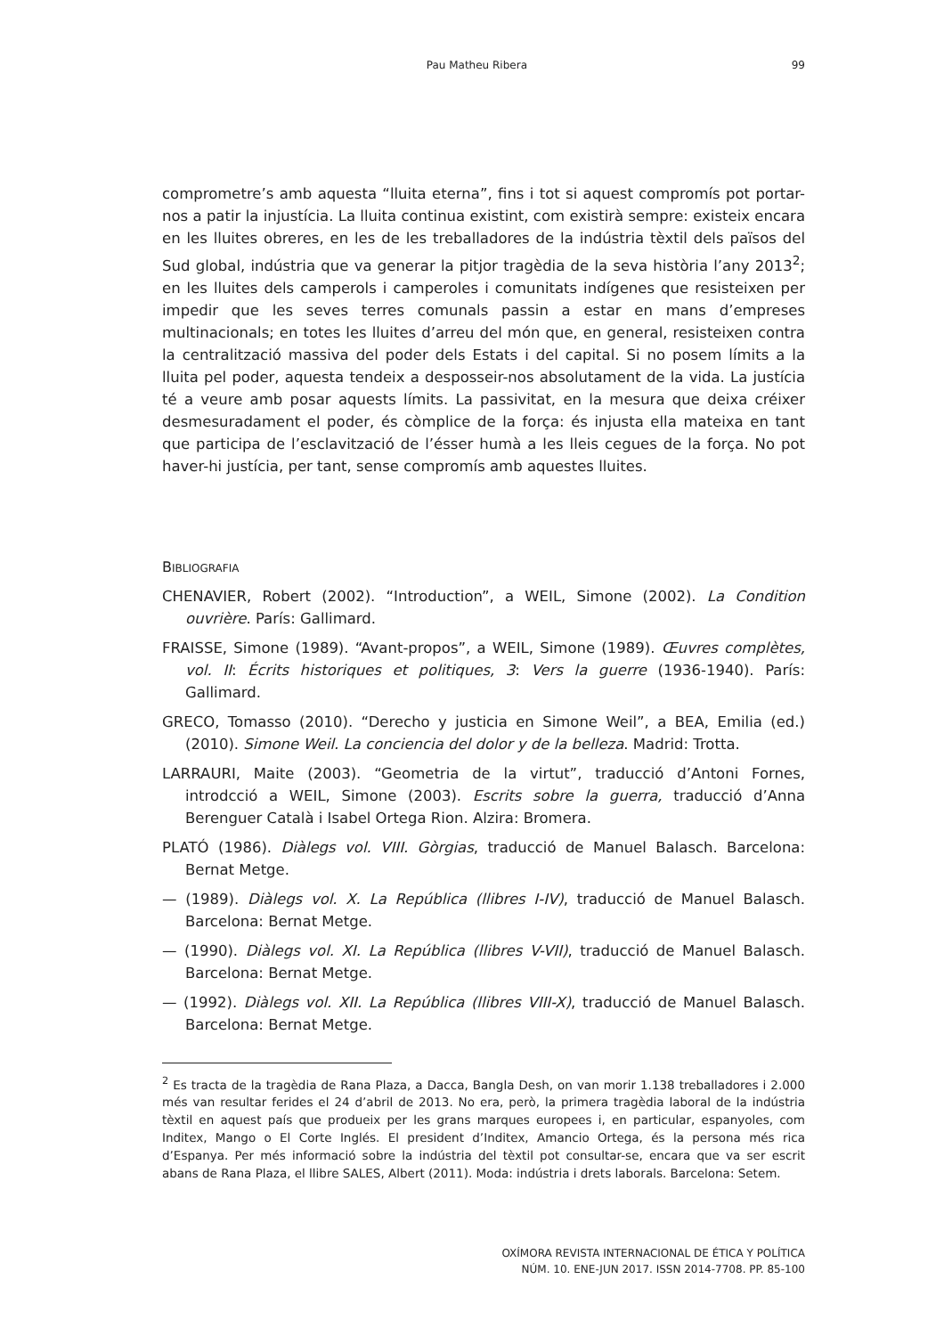Pau Matheu Ribera 99
comprometre’s amb aquesta “lluita eterna”, fins i tot si aquest compromís pot portar-nos a patir la injustícia. La lluita continua existint, com existirà sempre: existeix encara en les lluites obreres, en les de les treballadores de la indústria tèxtil dels països del Sud global, indústria que va generar la pitjor tragèdia de la seva història l’any 2013<sup>2</sup>; en les lluites dels camperols i camperoles i comunitats indígenes que resisteixen per impedir que les seves terres comunals passin a estar en mans d’empreses multinacionals; en totes les lluites d’arreu del món que, en general, resisteixen contra la centralització massiva del poder dels Estats i del capital. Si no posem límits a la lluita pel poder, aquesta tendeix a desposseir-nos absolutament de la vida. La justícia té a veure amb posar aquests límits. La passivitat, en la mesura que deixa créixer desmesuradament el poder, és còmplice de la força: és injusta ella mateixa en tant que participa de l’esclavització de l’ésser humà a les lleis cegues de la força. No pot haver-hi justícia, per tant, sense compromís amb aquestes lluites.
BIBLIOGRAFIA
CHENAVIER, Robert (2002). “Introduction”, a WEIL, Simone (2002). La Condition ouvrière. París: Gallimard.
FRAISSE, Simone (1989). “Avant-propos”, a WEIL, Simone (1989). Œuvres complètes, vol. II: Écrits historiques et politiques, 3: Vers la guerre (1936-1940). París: Gallimard.
GRECO, Tomasso (2010). “Derecho y justicia en Simone Weil”, a BEA, Emilia (ed.) (2010). Simone Weil. La conciencia del dolor y de la belleza. Madrid: Trotta.
LARRAURI, Maite (2003). “Geometria de la virtut”, traducció d’Antoni Fornes, introdcció a WEIL, Simone (2003). Escrits sobre la guerra, traducció d’Anna Berenguer Català i Isabel Ortega Rion. Alzira: Bromera.
PLATÓ (1986). Diàlegs vol. VIII. Gòrgias, traducció de Manuel Balasch. Barcelona: Bernat Metge.
— (1989). Diàlegs vol. X. La República (llibres I-IV), traducció de Manuel Balasch. Barcelona: Bernat Metge.
— (1990). Diàlegs vol. XI. La República (llibres V-VII), traducció de Manuel Balasch. Barcelona: Bernat Metge.
— (1992). Diàlegs vol. XII. La República (llibres VIII-X), traducció de Manuel Balasch. Barcelona: Bernat Metge.
<sup>2</sup> Es tracta de la tragèdia de Rana Plaza, a Dacca, Bangla Desh, on van morir 1.138 treballadores i 2.000 més van resultar ferides el 24 d’abril de 2013. No era, però, la primera tragèdia laboral de la indústria tèxtil en aquest país que produeix per les grans marques europees i, en particular, espanyoles, com Inditex, Mango o El Corte Inglés. El president d’Inditex, Amancio Ortega, és la persona més rica d’Espanya. Per més informació sobre la indústria del tèxtil pot consultar-se, encara que va ser escrit abans de Rana Plaza, el llibre SALES, Albert (2011). Moda: indústria i drets laborals. Barcelona: Setem.
OXÍMORA REVISTA INTERNACIONAL DE ÉTICA Y POLÍTICA
NÚM. 10. ENE-JUN 2017. ISSN 2014-7708. PP. 85-100